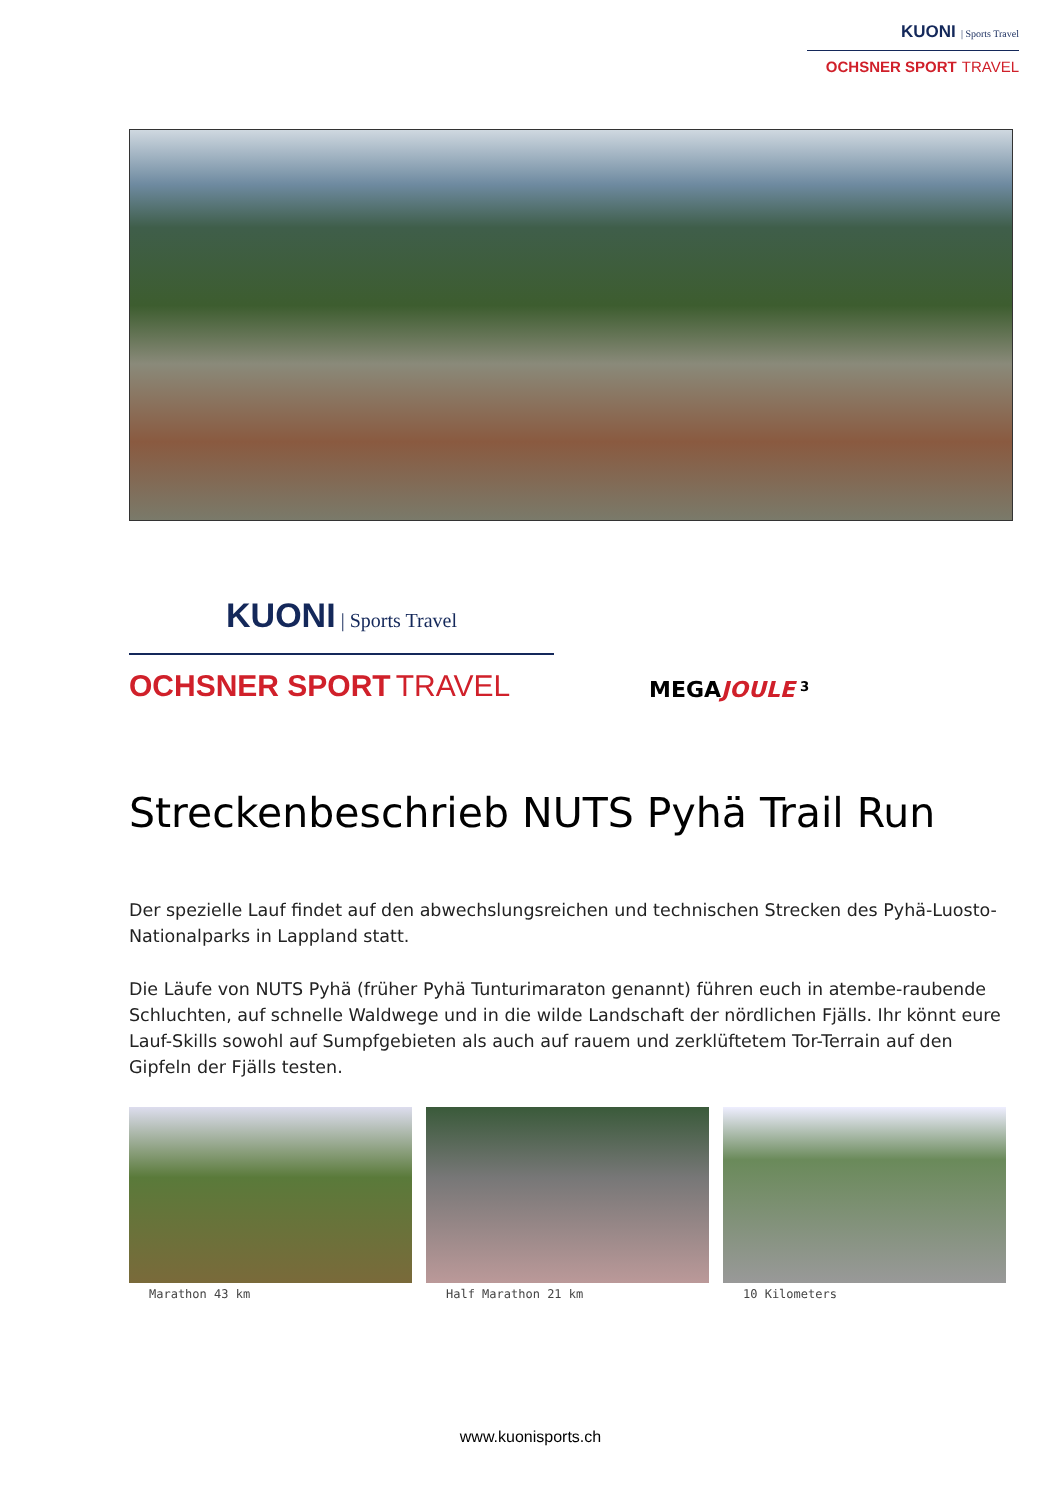KUONI | Sports Travel
OCHSNER SPORT TRAVEL
KUONI | Sports Travel
OCHSNER SPORT TRAVEL
MEGA JOULE <sup>3</sup>
Streckenbeschrieb NUTS Pyhä Trail Run
Der spezielle Lauf findet auf den abwechslungsreichen und technischen Strecken des Pyhä-Luosto-Nationalparks in Lappland statt.
Die Läufe von NUTS Pyhä (früher Pyhä Tunturimaraton genannt) führen euch in atembe-raubende Schluchten, auf schnelle Waldwege und in die wilde Landschaft der nördlichen Fjälls. Ihr könnt eure Lauf-Skills sowohl auf Sumpfgebieten als auch auf rauem und zerklüftetem Tor-Terrain auf den Gipfeln der Fjälls testen.
Marathon 43 km Half Marathon 21 km 10 Kilometers
www.kuonisports.ch